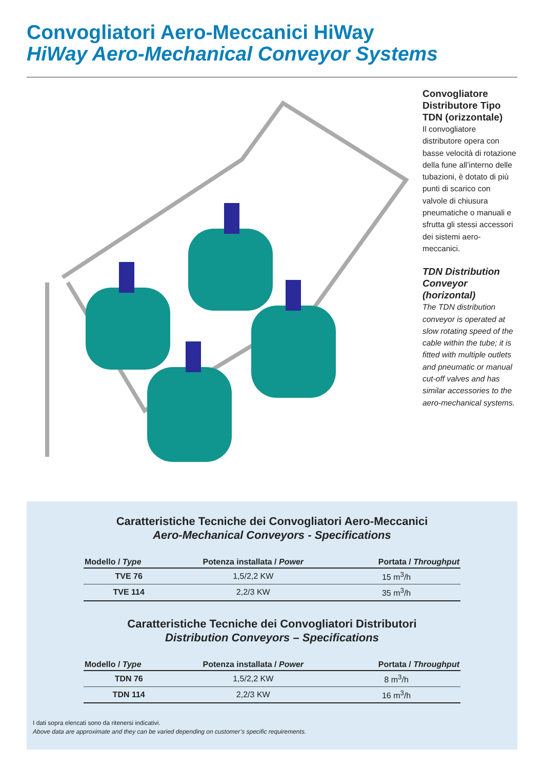Convogliatori Aero-Meccanici HiWay
HiWay Aero-Mechanical Conveyor Systems
Convogliatore Distributore Tipo TDN (orizzontale)
Il convogliatore distributore opera con basse velocità di rotazione della fune all’interno delle tubazioni, è dotato di più punti di scarico con valvole di chiusura pneumatiche o manuali e sfrutta gli stessi accessori dei sistemi aero-meccanici.
TDN Distribution Conveyor (horizontal)
The TDN distribution conveyor is operated at slow rotating speed of the cable within the tube; it is fitted with multiple outlets and pneumatic or manual cut-off valves and has similar accessories to the aero-mechanical systems.
Caratteristiche Tecniche dei Convogliatori Aero-Meccanici
Aero-Mechanical Conveyors - Specifications
| Modello / Type | Potenza installata / Power | Portata / Throughput |
| --- | --- | --- |
| TVE 76 | 1,5/2,2 KW | 15 m<sup>3</sup>/h |
| TVE 114 | 2,2/3 KW | 35 m<sup>3</sup>/h |
Caratteristiche Tecniche dei Convogliatori Distributori
Distribution Conveyors – Specifications
| Modello / Type | Potenza installata / Power | Portata / Throughput |
| --- | --- | --- |
| TDN 76 | 1,5/2,2 KW | 8 m<sup>3</sup>/h |
| TDN 114 | 2,2/3 KW | 16 m<sup>3</sup>/h |
I dati sopra elencati sono da ritenersi indicativi.
Above data are approximate and they can be varied depending on customer’s specific requirements.